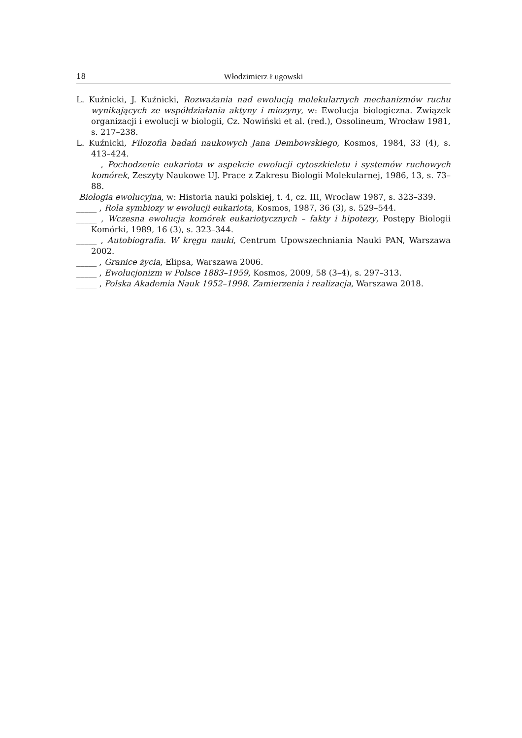18 Włodzimierz Ługowski
L. Kuźnicki, J. Kuźnicki, Rozważania nad ewolucją molekularnych mechanizmów ruchu wynikających ze współdziałania aktyny i miozyny, w: Ewolucja biologiczna. Związek organizacji i ewolucji w biologii, Cz. Nowiński et al. (red.), Ossolineum, Wrocław 1981, s. 217–238.
L. Kuźnicki, Filozofia badań naukowych Jana Dembowskiego, Kosmos, 1984, 33 (4), s. 413–424.
_____ , Pochodzenie eukariota w aspekcie ewolucji cytoszkieletu i systemów ruchowych komórek, Zeszyty Naukowe UJ. Prace z Zakresu Biologii Molekularnej, 1986, 13, s. 73–88.
Biologia ewolucyjna, w: Historia nauki polskiej, t. 4, cz. III, Wrocław 1987, s. 323–339.
_____ , Rola symbiozy w ewolucji eukariota, Kosmos, 1987, 36 (3), s. 529–544.
_____ , Wczesna ewolucja komórek eukariotycznych – fakty i hipotezy, Postępy Biologii Komórki, 1989, 16 (3), s. 323–344.
_____ , Autobiografia. W kręgu nauki, Centrum Upowszechniania Nauki PAN, Warszawa 2002.
_____ , Granice życia, Elipsa, Warszawa 2006.
_____ , Ewolucjonizm w Polsce 1883–1959, Kosmos, 2009, 58 (3–4), s. 297–313.
_____ , Polska Akademia Nauk 1952–1998. Zamierzenia i realizacja, Warszawa 2018.